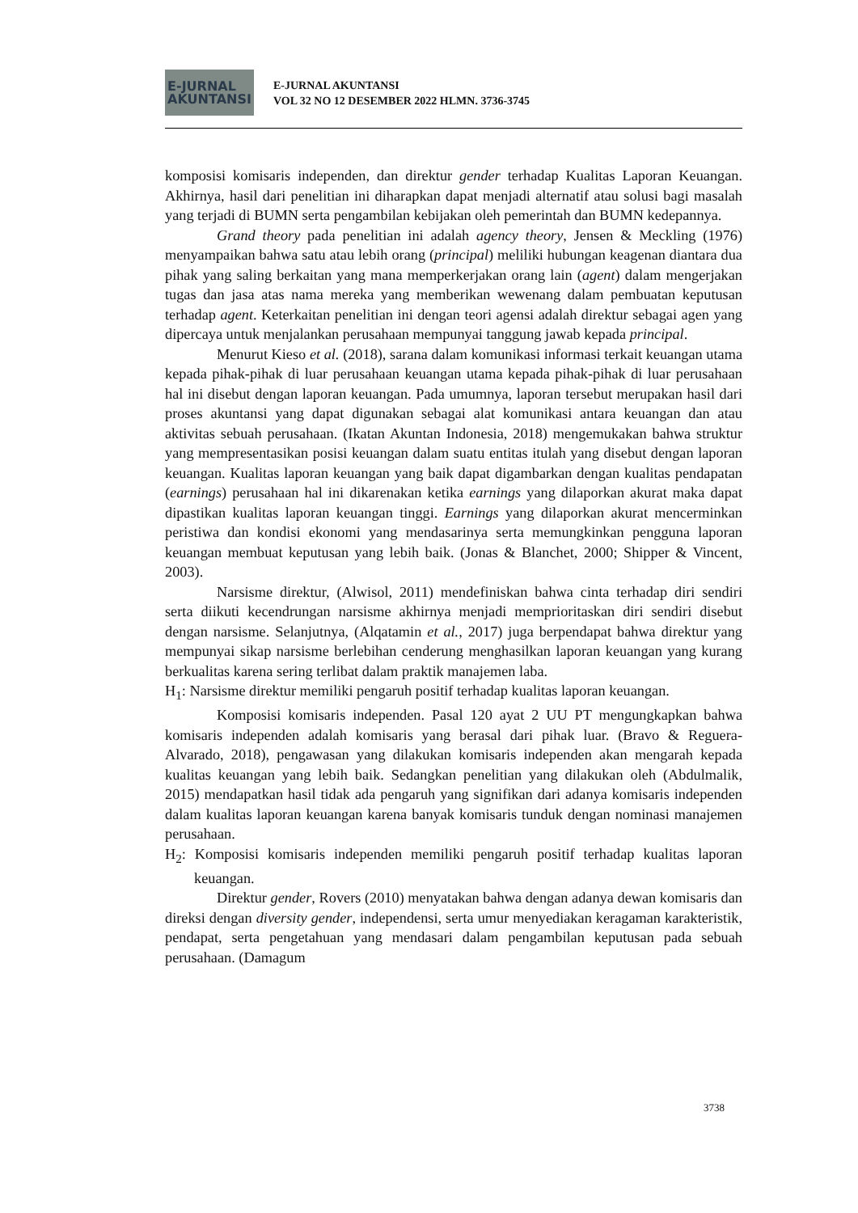E-JURNAL
AKUNTANSI
E-JURNAL AKUNTANSI
VOL 32 NO 12 DESEMBER 2022 HLMN. 3736-3745
komposisi komisaris independen, dan direktur gender terhadap Kualitas Laporan Keuangan. Akhirnya, hasil dari penelitian ini diharapkan dapat menjadi alternatif atau solusi bagi masalah yang terjadi di BUMN serta pengambilan kebijakan oleh pemerintah dan BUMN kedepannya.
Grand theory pada penelitian ini adalah agency theory, Jensen & Meckling (1976) menyampaikan bahwa satu atau lebih orang (principal) meliliki hubungan keagenan diantara dua pihak yang saling berkaitan yang mana memperkerjakan orang lain (agent) dalam mengerjakan tugas dan jasa atas nama mereka yang memberikan wewenang dalam pembuatan keputusan terhadap agent. Keterkaitan penelitian ini dengan teori agensi adalah direktur sebagai agen yang dipercaya untuk menjalankan perusahaan mempunyai tanggung jawab kepada principal.
Menurut Kieso et al. (2018), sarana dalam komunikasi informasi terkait keuangan utama kepada pihak-pihak di luar perusahaan keuangan utama kepada pihak-pihak di luar perusahaan hal ini disebut dengan laporan keuangan. Pada umumnya, laporan tersebut merupakan hasil dari proses akuntansi yang dapat digunakan sebagai alat komunikasi antara keuangan dan atau aktivitas sebuah perusahaan. (Ikatan Akuntan Indonesia, 2018) mengemukakan bahwa struktur yang mempresentasikan posisi keuangan dalam suatu entitas itulah yang disebut dengan laporan keuangan. Kualitas laporan keuangan yang baik dapat digambarkan dengan kualitas pendapatan (earnings) perusahaan hal ini dikarenakan ketika earnings yang dilaporkan akurat maka dapat dipastikan kualitas laporan keuangan tinggi. Earnings yang dilaporkan akurat mencerminkan peristiwa dan kondisi ekonomi yang mendasarinya serta memungkinkan pengguna laporan keuangan membuat keputusan yang lebih baik. (Jonas & Blanchet, 2000; Shipper & Vincent, 2003).
Narsisme direktur, (Alwisol, 2011) mendefiniskan bahwa cinta terhadap diri sendiri serta diikuti kecendrungan narsisme akhirnya menjadi memprioritaskan diri sendiri disebut dengan narsisme. Selanjutnya, (Alqatamin et al., 2017) juga berpendapat bahwa direktur yang mempunyai sikap narsisme berlebihan cenderung menghasilkan laporan keuangan yang kurang berkualitas karena sering terlibat dalam praktik manajemen laba.
H<sub>1</sub>: Narsisme direktur memiliki pengaruh positif terhadap kualitas laporan keuangan.
Komposisi komisaris independen. Pasal 120 ayat 2 UU PT mengungkapkan bahwa komisaris independen adalah komisaris yang berasal dari pihak luar. (Bravo & Reguera-Alvarado, 2018), pengawasan yang dilakukan komisaris independen akan mengarah kepada kualitas keuangan yang lebih baik. Sedangkan penelitian yang dilakukan oleh (Abdulmalik, 2015) mendapatkan hasil tidak ada pengaruh yang signifikan dari adanya komisaris independen dalam kualitas laporan keuangan karena banyak komisaris tunduk dengan nominasi manajemen perusahaan.
H<sub>2</sub>: Komposisi komisaris independen memiliki pengaruh positif terhadap kualitas laporan keuangan.
Direktur gender, Rovers (2010) menyatakan bahwa dengan adanya dewan komisaris dan direksi dengan diversity gender, independensi, serta umur menyediakan keragaman karakteristik, pendapat, serta pengetahuan yang mendasari dalam pengambilan keputusan pada sebuah perusahaan. (Damagum
3738